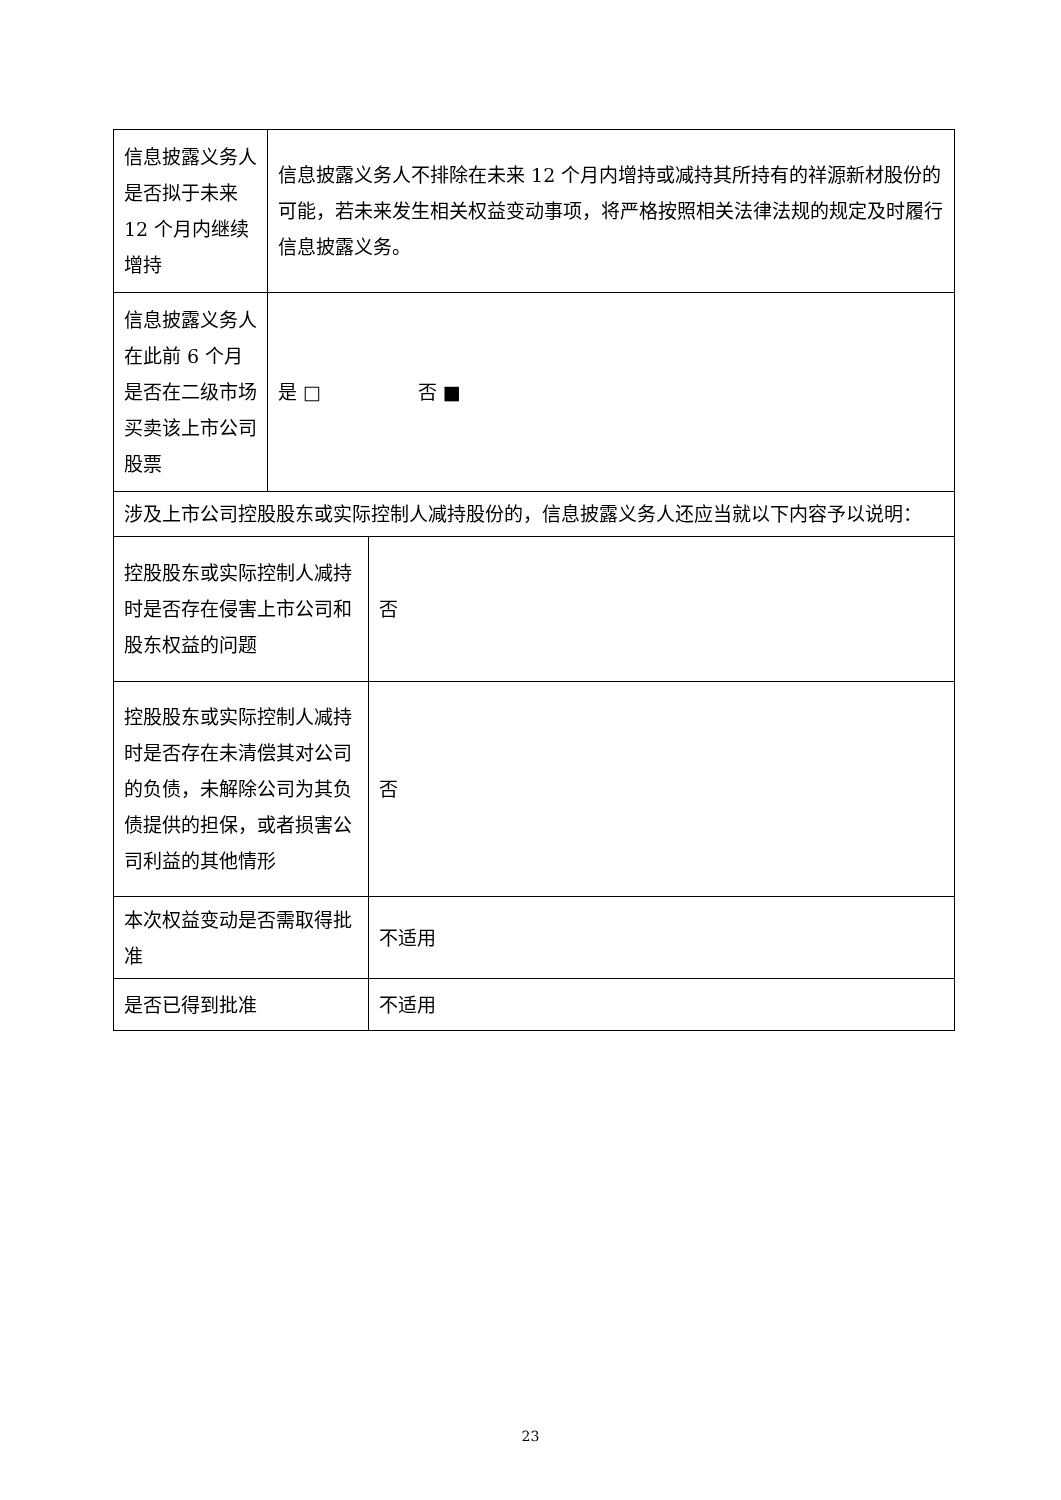| 信息披露义务人是否拟于未来 12 个月内继续增持 | 信息披露义务人不排除在未来 12 个月内增持或减持其所持有的祥源新材股份的可能，若未来发生相关权益变动事项，将严格按照相关法律法规的规定及时履行信息披露义务。 | |
| 信息披露义务人在此前 6 个月是否在二级市场买卖该上市公司股票 | 是 □ 否 ■ | |
| 涉及上市公司控股股东或实际控制人减持股份的，信息披露义务人还应当就以下内容予以说明： | | |
| 控股股东或实际控制人减持时是否存在侵害上市公司和股东权益的问题 | | 否 |
| 控股股东或实际控制人减持时是否存在未清偿其对公司的负债，未解除公司为其负债提供的担保，或者损害公司利益的其他情形 | | 否 |
| 本次权益变动是否需取得批准 | | 不适用 |
| 是否已得到批准 | | 不适用 |
23